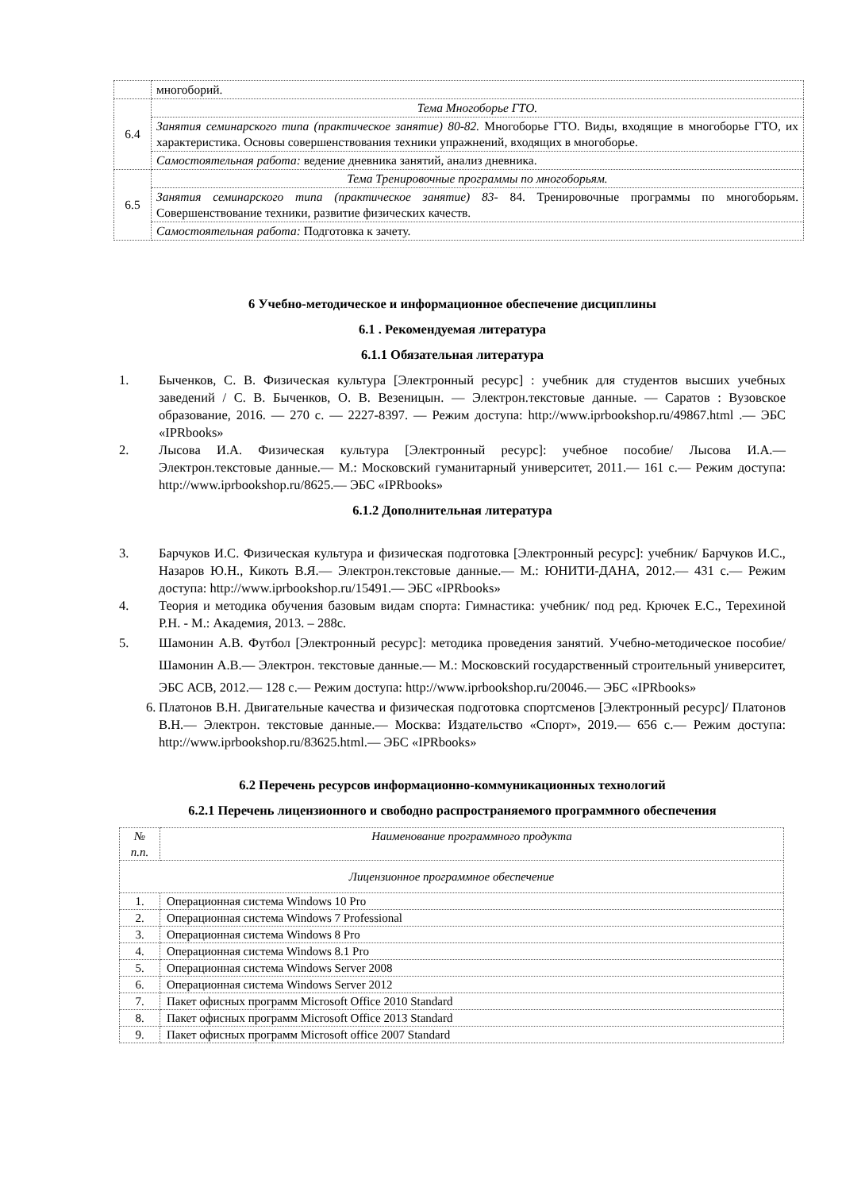| | многоборий. |
| 6.4 | Тема Многоборье ГТО. |
| | Занятия семинарского типа (практическое занятие) 80-82. Многоборье ГТО. Виды, входящие в многоборье ГТО, их характеристика. Основы совершенствования техники упражнений, входящих в многоборье. |
| | Самостоятельная работа: ведение дневника занятий, анализ дневника. |
| 6.5 | Тема Тренировочные программы по многоборьям. |
| | Занятия семинарского типа (практическое занятие) 83- 84. Тренировочные программы по многоборьям. Совершенствование техники, развитие физических качеств. |
| | Самостоятельная работа: Подготовка к зачету. |
6 Учебно-методическое и информационное обеспечение дисциплины
6.1 . Рекомендуемая литература
6.1.1 Обязательная литература
1. Быченков, С. В. Физическая культура [Электронный ресурс] : учебник для студентов высших учебных заведений / С. В. Быченков, О. В. Везеницын. — Электрон.текстовые данные. — Саратов : Вузовское образование, 2016. — 270 c. — 2227-8397. — Режим доступа: http://www.iprbookshop.ru/49867.html .— ЭБС «IPRbooks»
2. Лысова И.А. Физическая культура [Электронный ресурс]: учебное пособие/ Лысова И.А.— Электрон.текстовые данные.— М.: Московский гуманитарный университет, 2011.— 161 c.— Режим доступа: http://www.iprbookshop.ru/8625.— ЭБС «IPRbooks»
6.1.2 Дополнительная литература
3. Барчуков И.С. Физическая культура и физическая подготовка [Электронный ресурс]: учебник/ Барчуков И.С., Назаров Ю.Н., Кикоть В.Я.— Электрон.текстовые данные.— М.: ЮНИТИ-ДАНА, 2012.— 431 c.— Режим доступа: http://www.iprbookshop.ru/15491.— ЭБС «IPRbooks»
4. Теория и методика обучения базовым видам спорта: Гимнастика: учебник/ под ред. Крючек Е.С., Терехиной Р.Н. - М.: Академия, 2013. – 288с.
5. Шамонин А.В. Футбол [Электронный ресурс]: методика проведения занятий. Учебно-методическое пособие/ Шамонин А.В.— Электрон. текстовые данные.— М.: Московский государственный строительный университет, ЭБС АСВ, 2012.— 128 c.— Режим доступа: http://www.iprbookshop.ru/20046.— ЭБС «IPRbooks»
6. Платонов В.Н. Двигательные качества и физическая подготовка спортсменов [Электронный ресурс]/ Платонов В.Н.— Электрон. текстовые данные.— Москва: Издательство «Спорт», 2019.— 656 c.— Режим доступа: http://www.iprbookshop.ru/83625.html.— ЭБС «IPRbooks»
6.2 Перечень ресурсов информационно-коммуникационных технологий
6.2.1 Перечень лицензионного и свободно распространяемого программного обеспечения
| № п.п. | Наименование программного продукта |
| --- | --- |
| Лицензионное программное обеспечение | |
| 1. | Операционная система Windows 10 Pro |
| 2. | Операционная система Windows 7 Professional |
| 3. | Операционная система Windows 8 Pro |
| 4. | Операционная система Windows 8.1 Pro |
| 5. | Операционная система Windows Server 2008 |
| 6. | Операционная система Windows Server 2012 |
| 7. | Пакет офисных программ Microsoft Office 2010 Standard |
| 8. | Пакет офисных программ Microsoft Office 2013 Standard |
| 9. | Пакет офисных программ Microsoft office 2007 Standard |